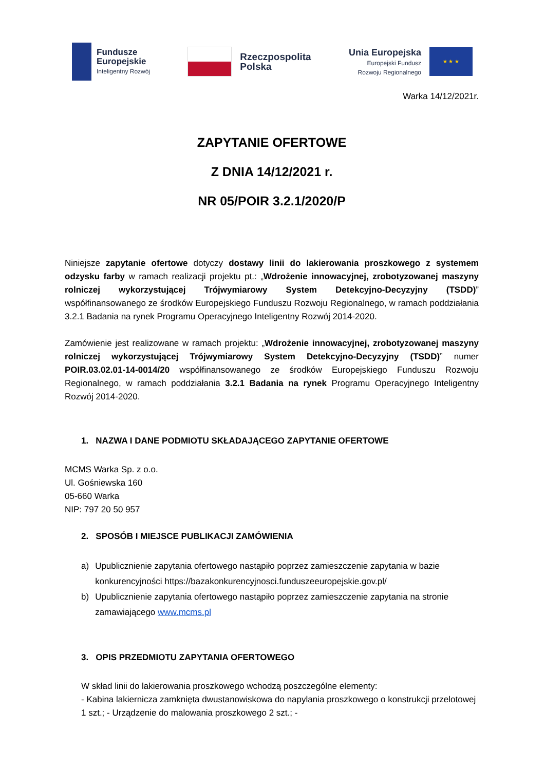Fundusze
Europejskie
Inteligentny Rozwój
Rzeczpospolita
Polska
Unia Europejska
Europejski Fundusz
Rozwoju Regionalnego
★ ★ ★
Warka 14/12/2021r.
ZAPYTANIE OFERTOWE
Z DNIA 14/12/2021 r.
NR 05/POIR 3.2.1/2020/P
Niniejsze zapytanie ofertowe dotyczy dostawy linii do lakierowania proszkowego z systemem odzysku farby w ramach realizacji projektu pt.: „Wdrożenie innowacyjnej, zrobotyzowanej maszyny rolniczej wykorzystującej Trójwymiarowy System Detekcyjno-Decyzyjny (TSDD)” współfinansowanego ze środków Europejskiego Funduszu Rozwoju Regionalnego, w ramach poddziałania 3.2.1 Badania na rynek Programu Operacyjnego Inteligentny Rozwój 2014-2020.
Zamówienie jest realizowane w ramach projektu: „Wdrożenie innowacyjnej, zrobotyzowanej maszyny rolniczej wykorzystującej Trójwymiarowy System Detekcyjno-Decyzyjny (TSDD)” numer POIR.03.02.01-14-0014/20 współfinansowanego ze środków Europejskiego Funduszu Rozwoju Regionalnego, w ramach poddziałania 3.2.1 Badania na rynek Programu Operacyjnego Inteligentny Rozwój 2014-2020.
1. NAZWA I DANE PODMIOTU SKŁADAJĄCEGO ZAPYTANIE OFERTOWE
MCMS Warka Sp. z o.o.
Ul. Gośniewska 160
05-660 Warka
NIP: 797 20 50 957
2. SPOSÓB I MIEJSCE PUBLIKACJI ZAMÓWIENIA
a) Upublicznienie zapytania ofertowego nastąpiło poprzez zamieszczenie zapytania w bazie konkurencyjności https://bazakonkurencyjnosci.funduszeeuropejskie.gov.pl/
b) Upublicznienie zapytania ofertowego nastąpiło poprzez zamieszczenie zapytania na stronie zamawiającego www.mcms.pl
3. OPIS PRZEDMIOTU ZAPYTANIA OFERTOWEGO
W skład linii do lakierowania proszkowego wchodzą poszczególne elementy:
- Kabina lakiernicza zamknięta dwustanowiskowa do napylania proszkowego o konstrukcji przelotowej 1 szt.; - Urządzenie do malowania proszkowego 2 szt.; -